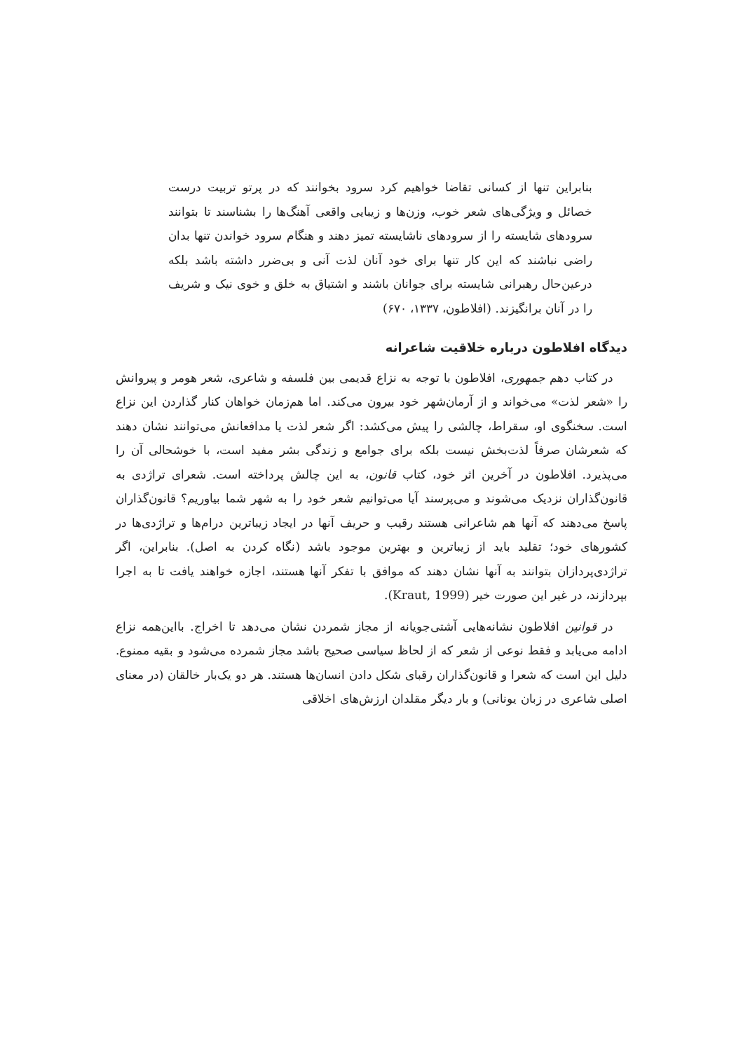بنابراین تنها از کسانی تقاضا خواهیم کرد سرود بخوانند که در پرتو تربیت درست خصائل و ویژگی‌های شعر خوب، وزن‌ها و زیبایی واقعی آهنگ‌ها را بشناسند تا بتوانند سرودهای شایسته را از سرودهای ناشایسته تمیز دهند و هنگام سرود خواندن تنها بدان راضی نباشند که این کار تنها برای خود آنان لذت آنی و بی‌ضرر داشته باشد بلکه درعین‌حال رهبرانی شایسته برای جوانان باشند و اشتیاق به خلق و خوی نیک و شریف را در آنان برانگیزند. (افلاطون، ۱۳۳۷، ۶۷۰)
دیدگاه افلاطون درباره خلاقیت شاعرانه
در کتاب دهم جمهوری، افلاطون با توجه به نزاع قدیمی بین فلسفه و شاعری، شعر هومر و پیروانش را «شعر لذت» می‌خواند و از آرمان‌شهر خود بیرون می‌کند. اما هم‌زمان خواهان کنار گذاردن این نزاع است. سخنگوی او، سقراط، چالشی را پیش می‌کشد: اگر شعر لذت یا مدافعانش می‌توانند نشان دهند که شعرشان صرفاً لذت‌بخش نیست بلکه برای جوامع و زندگی بشر مفید است، با خوشحالی آن را می‌پذیرد. افلاطون در آخرین اثر خود، کتاب قانون، به این چالش پرداخته است. شعرای تراژدی به قانون‌گذاران نزدیک می‌شوند و می‌پرسند آیا می‌توانیم شعر خود را به شهر شما بیاوریم؟ قانون‌گذاران پاسخ می‌دهند که آنها هم شاعرانی هستند رقیب و حریف آنها در ایجاد زیباترین درام‌ها و تراژدی‌ها در کشورهای خود؛ تقلید باید از زیباترین و بهترین موجود باشد (نگاه کردن به اصل). بنابراین، اگر تراژدی‌پردازان بتوانند به آنها نشان دهند که موافق با تفکر آنها هستند، اجازه خواهند یافت تا به اجرا بپردازند، در غیر این صورت خیر (Kraut, 1999).
در قوانین افلاطون نشانه‌هایی آشتی‌جویانه از مجاز شمردن نشان می‌دهد تا اخراج. بااین‌همه نزاع ادامه می‌یابد و فقط نوعی از شعر که از لحاظ سیاسی صحیح باشد مجاز شمرده می‌شود و بقیه ممنوع. دلیل این است که شعرا و قانون‌گذاران رقبای شکل دادن انسان‌ها هستند. هر دو یک‌بار خالقان (در معنای اصلی شاعری در زبان یونانی) و بار دیگر مقلدان ارزش‌های اخلاقی